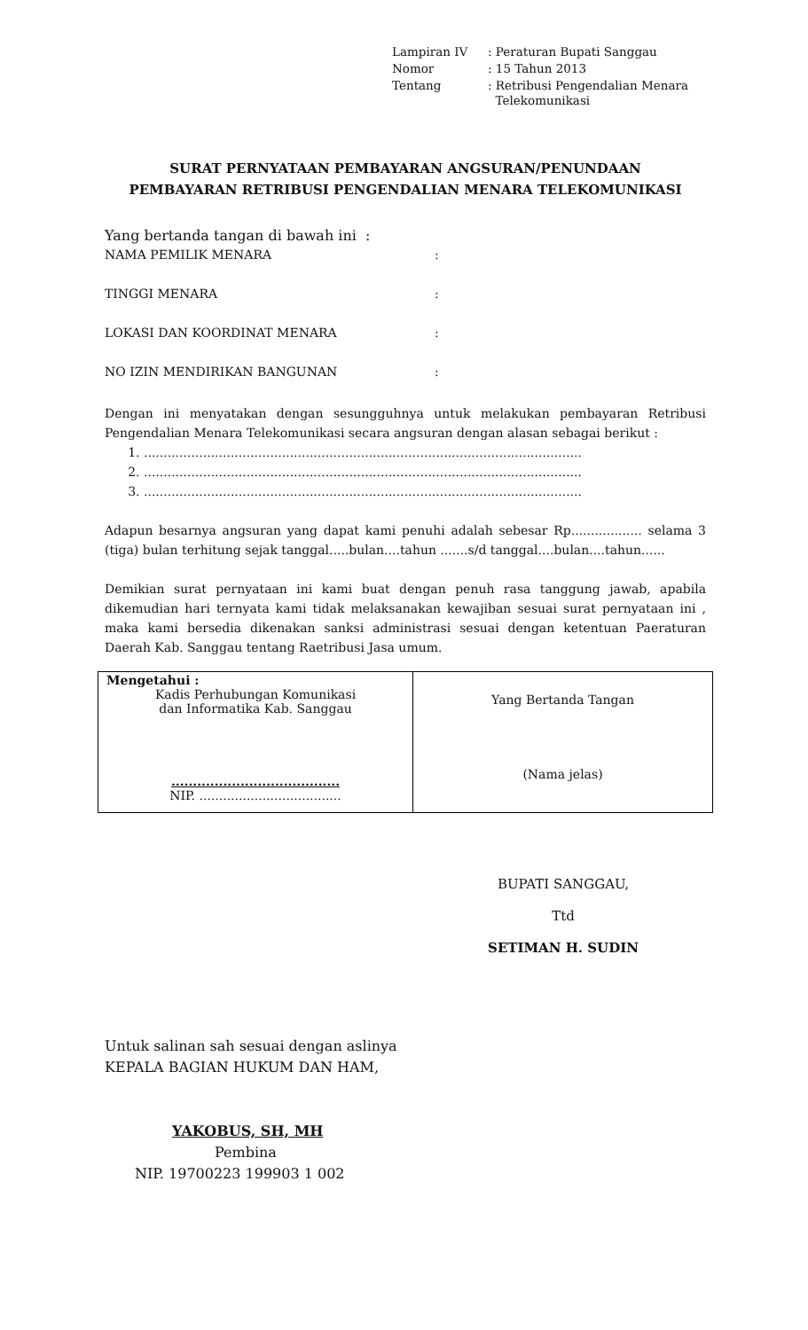| Lampiran IV | : Peraturan Bupati Sanggau |
| Nomor | : 15 Tahun 2013 |
| Tentang | : Retribusi Pengendalian Menara Telekomunikasi |
SURAT PERNYATAAN PEMBAYARAN ANGSURAN/PENUNDAAN
PEMBAYARAN RETRIBUSI PENGENDALIAN MENARA TELEKOMUNIKASI
Yang bertanda tangan di bawah ini :
NAMA PEMILIK MENARA:
TINGGI MENARA:
LOKASI DAN KOORDINAT MENARA:
NO IZIN MENDIRIKAN BANGUNAN:
Dengan ini menyatakan dengan sesungguhnya untuk melakukan pembayaran Retribusi Pengendalian Menara Telekomunikasi secara angsuran dengan alasan sebagai berikut :
1. ...............................................................................................................
2. ...............................................................................................................
3. ...............................................................................................................
Adapun besarnya angsuran yang dapat kami penuhi adalah sebesar Rp.................. selama 3 (tiga) bulan terhitung sejak tanggal.....bulan....tahun .......s/d tanggal....bulan....tahun......
Demikian surat pernyataan ini kami buat dengan penuh rasa tanggung jawab, apabila dikemudian hari ternyata kami tidak melaksanakan kewajiban sesuai surat pernyataan ini , maka kami bersedia dikenakan sanksi administrasi sesuai dengan ketentuan Paeraturan Daerah Kab. Sanggau tentang Raetribusi Jasa umum.
| Mengetahui : Kadis Perhubungan Komunikasi dan Informatika Kab. Sanggau ....................................... NIP. .................................... | Yang Bertanda Tangan (Nama jelas) |
BUPATI SANGGAU,
Ttd
SETIMAN H. SUDIN
Untuk salinan sah sesuai dengan aslinya
KEPALA BAGIAN HUKUM DAN HAM,
YAKOBUS, SH, MH
Pembina
NIP. 19700223 199903 1 002